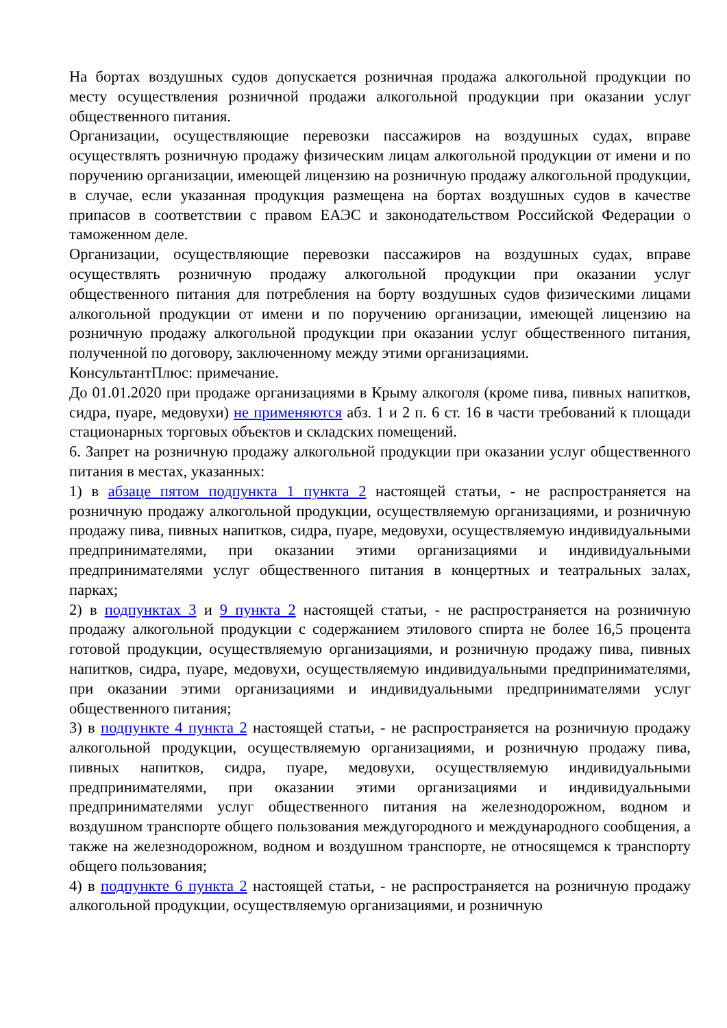На бортах воздушных судов допускается розничная продажа алкогольной продукции по месту осуществления розничной продажи алкогольной продукции при оказании услуг общественного питания.
Организации, осуществляющие перевозки пассажиров на воздушных судах, вправе осуществлять розничную продажу физическим лицам алкогольной продукции от имени и по поручению организации, имеющей лицензию на розничную продажу алкогольной продукции, в случае, если указанная продукция размещена на бортах воздушных судов в качестве припасов в соответствии с правом ЕАЭС и законодательством Российской Федерации о таможенном деле.
Организации, осуществляющие перевозки пассажиров на воздушных судах, вправе осуществлять розничную продажу алкогольной продукции при оказании услуг общественного питания для потребления на борту воздушных судов физическими лицами алкогольной продукции от имени и по поручению организации, имеющей лицензию на розничную продажу алкогольной продукции при оказании услуг общественного питания, полученной по договору, заключенному между этими организациями.
КонсультантПлюс: примечание.
До 01.01.2020 при продаже организациями в Крыму алкоголя (кроме пива, пивных напитков, сидра, пуаре, медовухи) не применяются абз. 1 и 2 п. 6 ст. 16 в части требований к площади стационарных торговых объектов и складских помещений.
6. Запрет на розничную продажу алкогольной продукции при оказании услуг общественного питания в местах, указанных:
1) в абзаце пятом подпункта 1 пункта 2 настоящей статьи, - не распространяется на розничную продажу алкогольной продукции, осуществляемую организациями, и розничную продажу пива, пивных напитков, сидра, пуаре, медовухи, осуществляемую индивидуальными предпринимателями, при оказании этими организациями и индивидуальными предпринимателями услуг общественного питания в концертных и театральных залах, парках;
2) в подпунктах 3 и 9 пункта 2 настоящей статьи, - не распространяется на розничную продажу алкогольной продукции с содержанием этилового спирта не более 16,5 процента готовой продукции, осуществляемую организациями, и розничную продажу пива, пивных напитков, сидра, пуаре, медовухи, осуществляемую индивидуальными предпринимателями, при оказании этими организациями и индивидуальными предпринимателями услуг общественного питания;
3) в подпункте 4 пункта 2 настоящей статьи, - не распространяется на розничную продажу алкогольной продукции, осуществляемую организациями, и розничную продажу пива, пивных напитков, сидра, пуаре, медовухи, осуществляемую индивидуальными предпринимателями, при оказании этими организациями и индивидуальными предпринимателями услуг общественного питания на железнодорожном, водном и воздушном транспорте общего пользования междугородного и международного сообщения, а также на железнодорожном, водном и воздушном транспорте, не относящемся к транспорту общего пользования;
4) в подпункте 6 пункта 2 настоящей статьи, - не распространяется на розничную продажу алкогольной продукции, осуществляемую организациями, и розничную